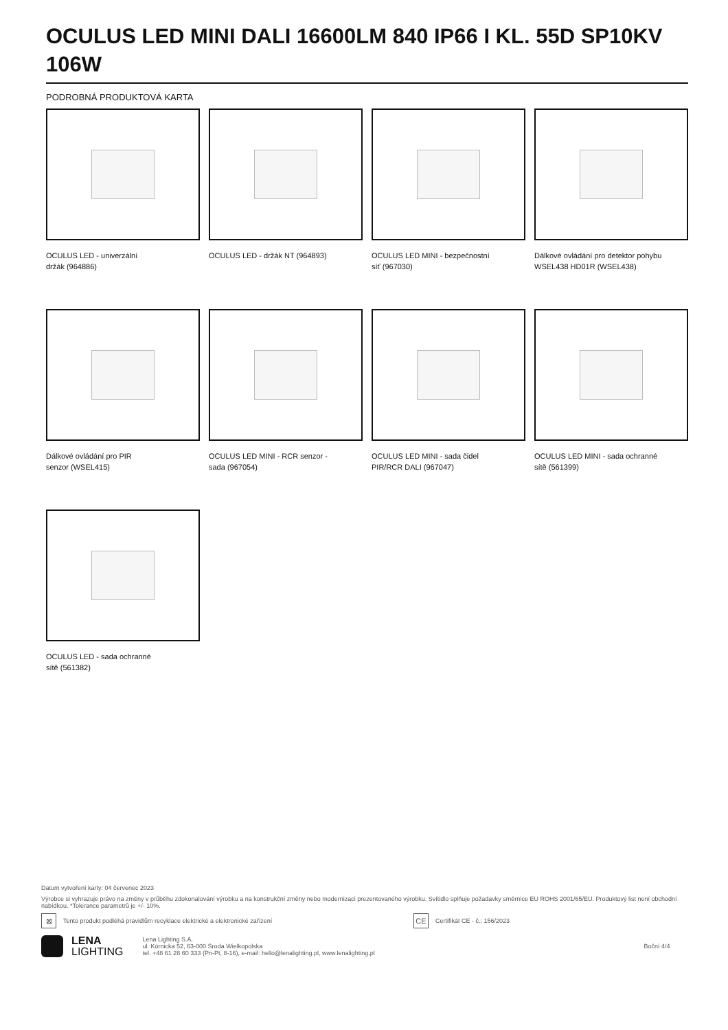OCULUS LED MINI DALI 16600LM 840 IP66 I KL. 55D SP10KV 106W
PODROBNÁ PRODUKTOVÁ KARTA
OCULUS LED - univerzální
držák (964886)
OCULUS LED - držák NT (964893)
OCULUS LED MINI - bezpečnostní
síť (967030)
Dálkové ovládání pro detektor pohybu WSEL438 HD01R (WSEL438)
Dálkové ovládání pro PIR
senzor (WSEL415)
OCULUS LED MINI - RCR senzor -
sada (967054)
OCULUS LED MINI - sada čidel
PIR/RCR DALI (967047)
OCULUS LED MINI - sada ochranné
sítě (561399)
OCULUS LED - sada ochranné
sítě (561382)
Datum vytvoření karty: 04 červenec 2023
Výrobce si vyhrazuje právo na změny v průběhu zdokonalování výrobku a na konstrukční změny nebo modernizaci prezentovaného výrobku. Svítidlo splňuje požadavky směrnice EU ROHS 2001/65/EU. Produktový list není obchodní nabídkou. *Tolerance parametrů je +/- 10%.
⊠
Tento produkt podléhá pravidlům recyklace elektrické a elektronické zařízení
CE
Certifikát CE - č.: 156/2023
LENA
LIGHTING
Lena Lighting S.A.
ul. Kórnicka 52, 63-000 Środa Wielkopolska
tel. +48 61 28 60 333 (Pn-Pt, 8-16), e-mail: hello@lenalighting.pl, www.lenalighting.pl
Boční 4/4